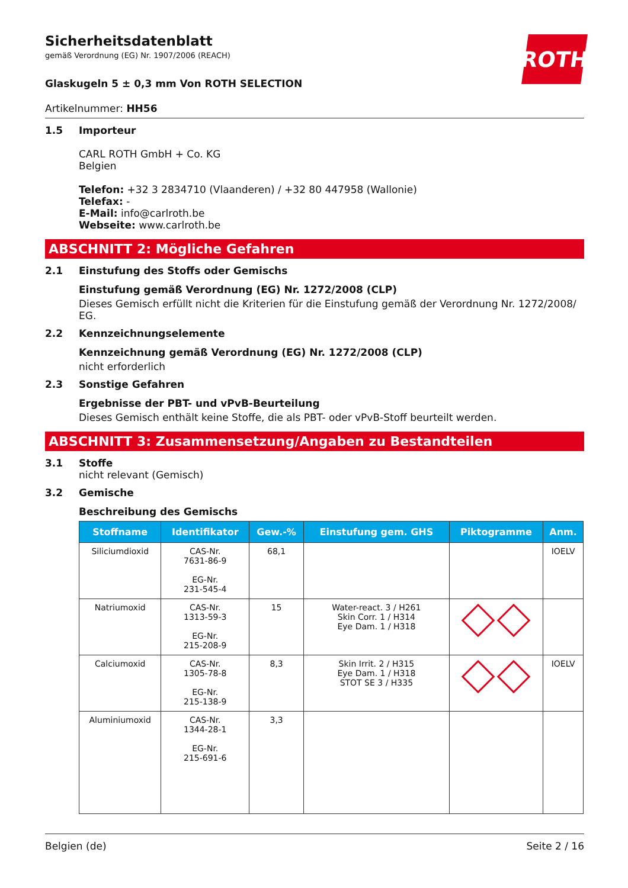ROTH
Sicherheitsdatenblatt
gemäß Verordnung (EG) Nr. 1907/2006 (REACH)
Glaskugeln 5 ± 0,3 mm Von ROTH SELECTION
Artikelnummer: HH56
1.5 Importeur
CARL ROTH GmbH + Co. KG
Belgien
Telefon: +32 3 2834710 (Vlaanderen) / +32 80 447958 (Wallonie)
Telefax: -
E-Mail: info@carlroth.be
Webseite: www.carlroth.be
ABSCHNITT 2: Mögliche Gefahren
2.1 Einstufung des Stoffs oder Gemischs
Einstufung gemäß Verordnung (EG) Nr. 1272/2008 (CLP)
Dieses Gemisch erfüllt nicht die Kriterien für die Einstufung gemäß der Verordnung Nr. 1272/2008/ EG.
2.2 Kennzeichnungselemente
Kennzeichnung gemäß Verordnung (EG) Nr. 1272/2008 (CLP)
nicht erforderlich
2.3 Sonstige Gefahren
Ergebnisse der PBT- und vPvB-Beurteilung
Dieses Gemisch enthält keine Stoffe, die als PBT- oder vPvB-Stoff beurteilt werden.
ABSCHNITT 3: Zusammensetzung/Angaben zu Bestandteilen
3.1 Stoffe
nicht relevant (Gemisch)
3.2 Gemische
Beschreibung des Gemischs
| Stoffname | Identifikator | Gew.-% | Einstufung gem. GHS | Piktogramme | Anm. |
| --- | --- | --- | --- | --- | --- |
| Siliciumdioxid | CAS-Nr. 7631-86-9 EG-Nr. 231-545-4 | 68,1 | | | IOELV |
| Natriumoxid | CAS-Nr. 1313-59-3 EG-Nr. 215-208-9 | 15 | Water-react. 3 / H261 Skin Corr. 1 / H314 Eye Dam. 1 / H318 | | |
| Calciumoxid | CAS-Nr. 1305-78-8 EG-Nr. 215-138-9 | 8,3 | Skin Irrit. 2 / H315 Eye Dam. 1 / H318 STOT SE 3 / H335 | | IOELV |
| Aluminiumoxid | CAS-Nr. 1344-28-1 EG-Nr. 215-691-6 | 3,3 | | | |
Belgien (de) Seite 2 / 16